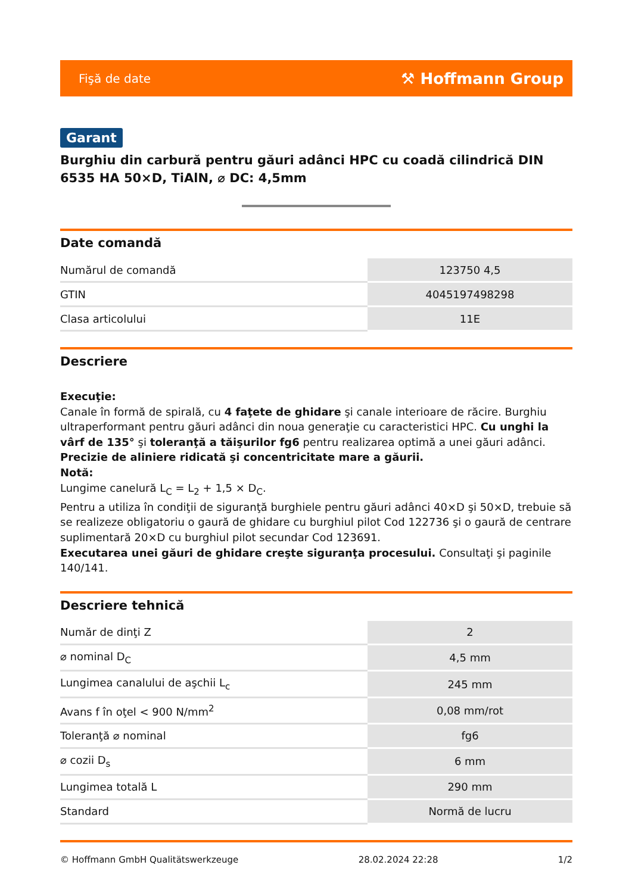Fişă de date ⚒ Hoffmann Group
Garant
Burghiu din carbură pentru găuri adânci HPC cu coadă cilindrică DIN 6535 HA 50×D, TiAlN, ⌀ DC: 4,5mm
Date comandă
| Numărul de comandă | 123750 4,5 |
| GTIN | 4045197498298 |
| Clasa articolului | 11E |
Descriere
Execuţie:
Canale în formă de spirală, cu 4 faţete de ghidare şi canale interioare de răcire. Burghiu ultraperformant pentru găuri adânci din noua generaţie cu caracteristici HPC. Cu unghi la vârf de 135° şi toleranţă a tăişurilor fg6 pentru realizarea optimă a unei găuri adânci. Precizie de aliniere ridicată şi concentricitate mare a găurii.
Notă:
Lungime canelură L<sub>C</sub> = L<sub>2</sub> + 1,5 × D<sub>C</sub>.
Pentru a utiliza în condiţii de siguranţă burghiele pentru găuri adânci 40×D şi 50×D, trebuie să se realizeze obligatoriu o gaură de ghidare cu burghiul pilot Cod 122736 şi o gaură de centrare suplimentară 20×D cu burghiul pilot secundar Cod 123691.
Executarea unei găuri de ghidare creşte siguranţa procesului. Consultaţi şi paginile 140/141.
Descriere tehnică
| Număr de dinţi Z | 2 |
| ⌀ nominal D<sub>C</sub> | 4,5 mm |
| Lungimea canalului de aşchii L<sub>c</sub> | 245 mm |
| Avans f în oţel < 900 N/mm<sup>2</sup> | 0,08 mm/rot |
| Toleranţă ⌀ nominal | fg6 |
| ⌀ cozii D<sub>s</sub> | 6 mm |
| Lungimea totală L | 290 mm |
| Standard | Normă de lucru |
© Hoffmann GmbH Qualitätswerkzeuge 28.02.2024 22:28 1/2